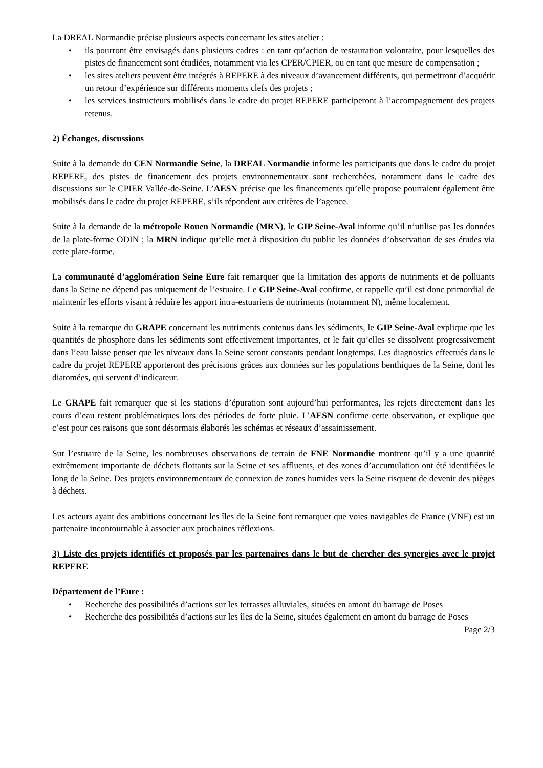La DREAL Normandie précise plusieurs aspects concernant les sites atelier :
• ils pourront être envisagés dans plusieurs cadres : en tant qu’action de restauration volontaire, pour lesquelles des pistes de financement sont étudiées, notamment via les CPER/CPIER, ou en tant que mesure de compensation ;
• les sites ateliers peuvent être intégrés à REPERE à des niveaux d’avancement différents, qui permettront d’acquérir un retour d’expérience sur différents moments clefs des projets ;
• les services instructeurs mobilisés dans le cadre du projet REPERE participeront à l’accompagnement des projets retenus.
2) Échanges, discussions
Suite à la demande du CEN Normandie Seine, la DREAL Normandie informe les participants que dans le cadre du projet REPERE, des pistes de financement des projets environnementaux sont recherchées, notamment dans le cadre des discussions sur le CPIER Vallée-de-Seine. L’AESN précise que les financements qu’elle propose pourraient également être mobilisés dans le cadre du projet REPERE, s’ils répondent aux critères de l’agence.
Suite à la demande de la métropole Rouen Normandie (MRN), le GIP Seine-Aval informe qu’il n’utilise pas les données de la plate-forme ODIN ; la MRN indique qu’elle met à disposition du public les données d’observation de ses études via cette plate-forme.
La communauté d’agglomération Seine Eure fait remarquer que la limitation des apports de nutriments et de polluants dans la Seine ne dépend pas uniquement de l’estuaire. Le GIP Seine-Aval confirme, et rappelle qu’il est donc primordial de maintenir les efforts visant à réduire les apport intra-estuariens de nutriments (notamment N), même localement.
Suite à la remarque du GRAPE concernant les nutriments contenus dans les sédiments, le GIP Seine-Aval explique que les quantités de phosphore dans les sédiments sont effectivement importantes, et le fait qu’elles se dissolvent progressivement dans l’eau laisse penser que les niveaux dans la Seine seront constants pendant longtemps. Les diagnostics effectués dans le cadre du projet REPERE apporteront des précisions grâces aux données sur les populations benthiques de la Seine, dont les diatomées, qui servent d’indicateur.
Le GRAPE fait remarquer que si les stations d’épuration sont aujourd’hui performantes, les rejets directement dans les cours d’eau restent problématiques lors des périodes de forte pluie. L’AESN confirme cette observation, et explique que c’est pour ces raisons que sont désormais élaborés les schémas et réseaux d’assainissement.
Sur l’estuaire de la Seine, les nombreuses observations de terrain de FNE Normandie montrent qu’il y a une quantité extrêmement importante de déchets flottants sur la Seine et ses affluents, et des zones d’accumulation ont été identifiées le long de la Seine. Des projets environnementaux de connexion de zones humides vers la Seine risquent de devenir des pièges à déchets.
Les acteurs ayant des ambitions concernant les îles de la Seine font remarquer que voies navigables de France (VNF) est un partenaire incontournable à associer aux prochaines réflexions.
3) Liste des projets identifiés et proposés par les partenaires dans le but de chercher des synergies avec le projet REPERE
Département de l’Eure :
• Recherche des possibilités d’actions sur les terrasses alluviales, situées en amont du barrage de Poses
• Recherche des possibilités d’actions sur les îles de la Seine, situées également en amont du barrage de Poses
Page 2/3